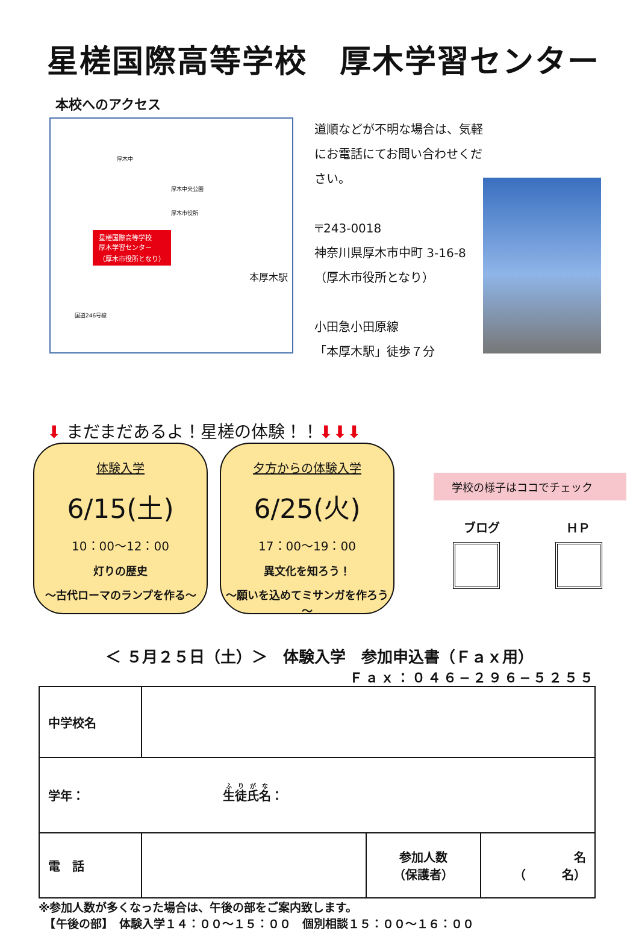星槎国際高等学校　厚木学習センター
本校へのアクセス
星槎国際高等学校
厚木学習センター
（厚木市役所となり）
厚木中
厚木中央公園
厚木市役所
本厚木駅
国道246号線
道順などが不明な場合は、気軽にお電話にてお問い合わせください。
〒243-0018
神奈川県厚木市中町 3-16-8
（厚木市役所となり）
小田急小田原線
「本厚木駅」徒歩７分
⬇ まだまだあるよ！星槎の体験！！⬇⬇⬇
体験入学
6/15(土)
10：00～12：00
灯りの歴史
～古代ローマのランプを作る～
夕方からの体験入学
6/25(火)
17：00～19：00
異文化を知ろう！
～願いを込めてミサンガを作ろう～
学校の様子はココでチェック
ブログ ＨＰ
＜ ５月２５日（土）＞　体験入学　参加申込書（Ｆａｘ用）
Ｆａｘ：０４６−２９６−５２５５
| 中学校名 | | | |
| 学年： 生徒氏名 ： | | | |
| 電 話 | | 参加人数 （保護者） | 名 （ 名） |
※参加人数が多くなった場合は、午後の部をご案内致します。
　【午後の部】　体験入学１４：００～１５：００　個別相談１５：００～１６：００